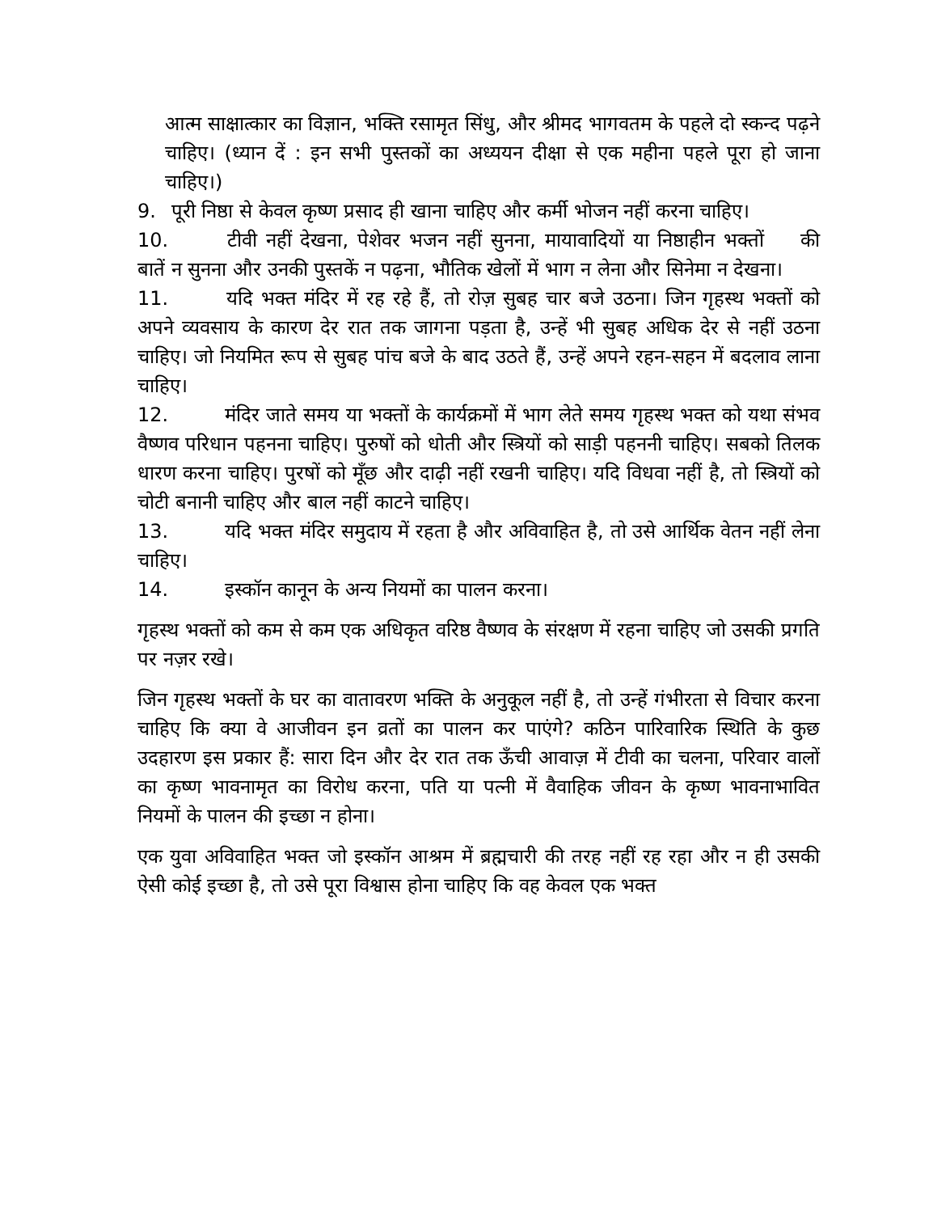आत्म साक्षात्कार का विज्ञान, भक्ति रसामृत सिंधु, और श्रीमद भागवतम के पहले दो स्कन्द पढ़ने चाहिए। (ध्यान दें : इन सभी पुस्तकों का अध्ययन दीक्षा से एक महीना पहले पूरा हो जाना चाहिए।)
9. पूरी निष्ठा से केवल कृष्ण प्रसाद ही खाना चाहिए और कर्मी भोजन नहीं करना चाहिए।
10. टीवी नहीं देखना, पेशेवर भजन नहीं सुनना, मायावादियों या निष्ठाहीन भक्तों की बातें न सुनना और उनकी पुस्तकें न पढ़ना, भौतिक खेलों में भाग न लेना और सिनेमा न देखना।
11. यदि भक्त मंदिर में रह रहे हैं, तो रोज़ सुबह चार बजे उठना। जिन गृहस्थ भक्तों को अपने व्यवसाय के कारण देर रात तक जागना पड़ता है, उन्हें भी सुबह अधिक देर से नहीं उठना चाहिए। जो नियमित रूप से सुबह पांच बजे के बाद उठते हैं, उन्हें अपने रहन-सहन में बदलाव लाना चाहिए।
12. मंदिर जाते समय या भक्तों के कार्यक्रमों में भाग लेते समय गृहस्थ भक्त को यथा संभव वैष्णव परिधान पहनना चाहिए। पुरुषों को धोती और स्त्रियों को साड़ी पहननी चाहिए। सबको तिलक धारण करना चाहिए। पुरषों को मूँछ और दाढ़ी नहीं रखनी चाहिए। यदि विधवा नहीं है, तो स्त्रियों को चोटी बनानी चाहिए और बाल नहीं काटने चाहिए।
13. यदि भक्त मंदिर समुदाय में रहता है और अविवाहित है, तो उसे आर्थिक वेतन नहीं लेना चाहिए।
14. इस्कॉन कानून के अन्य नियमों का पालन करना।
गृहस्थ भक्तों को कम से कम एक अधिकृत वरिष्ठ वैष्णव के संरक्षण में रहना चाहिए जो उसकी प्रगति पर नज़र रखे।
जिन गृहस्थ भक्तों के घर का वातावरण भक्ति के अनुकूल नहीं है, तो उन्हें गंभीरता से विचार करना चाहिए कि क्या वे आजीवन इन व्रतों का पालन कर पाएंगे? कठिन पारिवारिक स्थिति के कुछ उदहारण इस प्रकार हैं: सारा दिन और देर रात तक ऊँची आवाज़ में टीवी का चलना, परिवार वालों का कृष्ण भावनामृत का विरोध करना, पति या पत्नी में वैवाहिक जीवन के कृष्ण भावनाभावित नियमों के पालन की इच्छा न होना।
एक युवा अविवाहित भक्त जो इस्कॉन आश्रम में ब्रह्मचारी की तरह नहीं रह रहा और न ही उसकी ऐसी कोई इच्छा है, तो उसे पूरा विश्वास होना चाहिए कि वह केवल एक भक्त